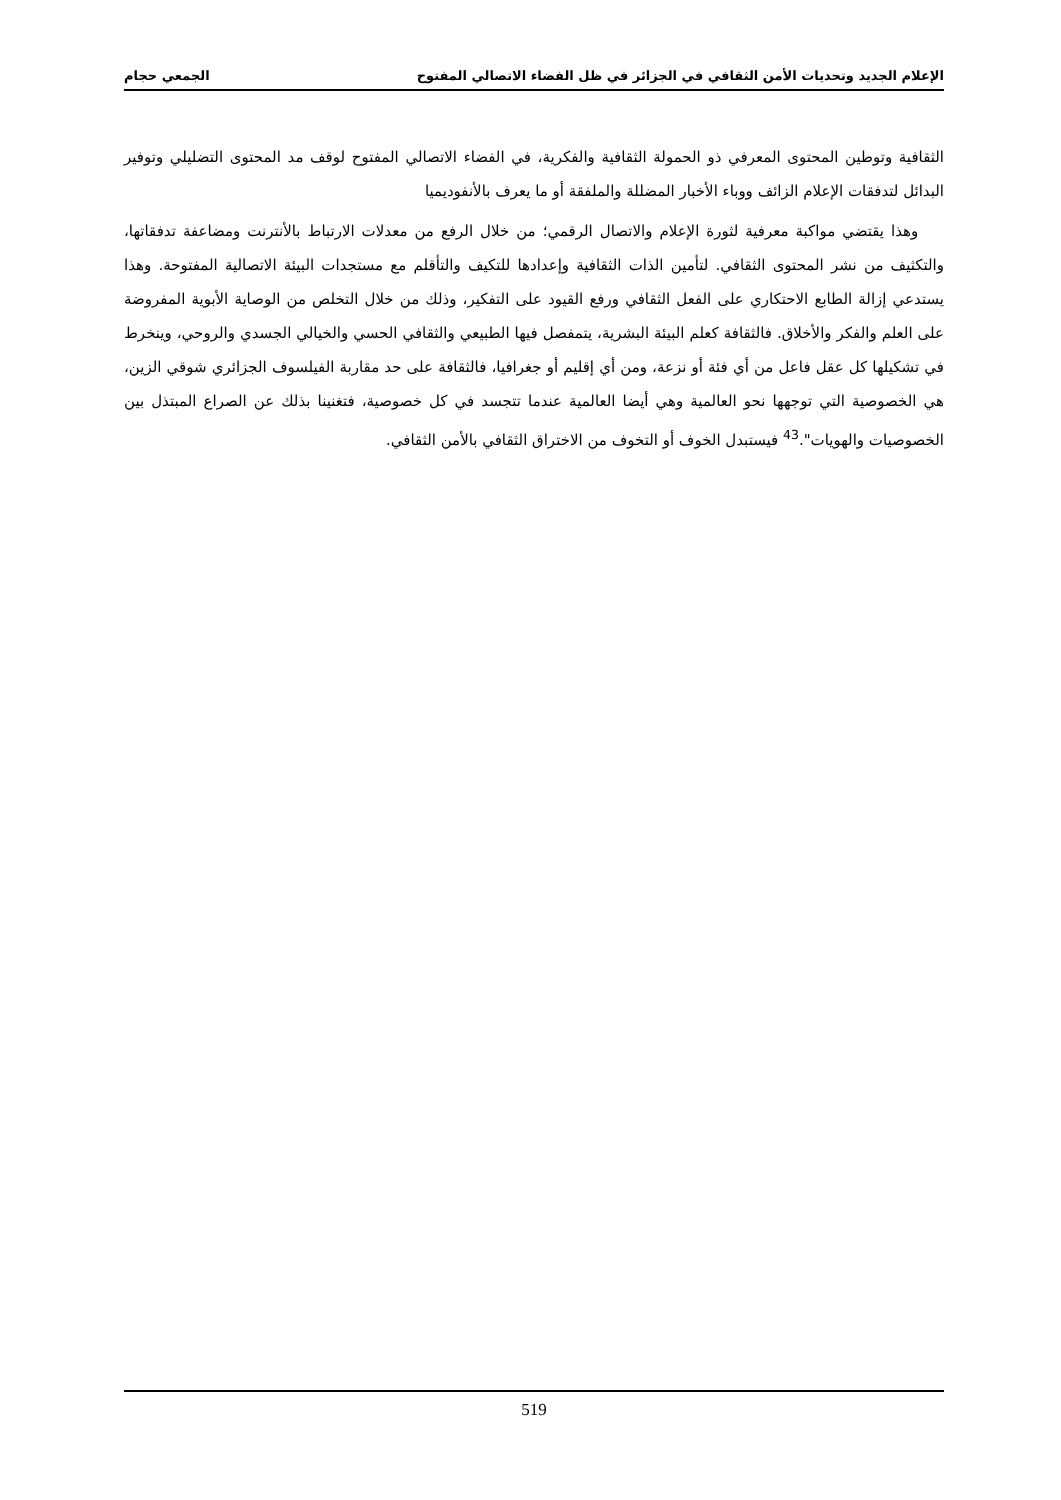الإعلام الجديد وتحديات الأمن الثقافي في الجزائر في ظل الفضاء الاتصالي المفتوح الجمعي حجام
الثقافية وتوطين المحتوى المعرفي ذو الحمولة الثقافية والفكرية، في الفضاء الاتصالي المفتوح لوقف مد المحتوى التضليلي وتوفير البدائل لتدفقات الإعلام الزائف ووباء الأخبار المضللة والملفقة أو ما يعرف بالأنفوديميا
وهذا يقتضي مواكبة معرفية لثورة الإعلام والاتصال الرقمي؛ من خلال الرفع من معدلات الارتباط بالأنترنت ومضاعفة تدفقاتها، والتكثيف من نشر المحتوى الثقافي. لتأمين الذات الثقافية وإعدادها للتكيف والتأقلم مع مستجدات البيئة الاتصالية المفتوحة. وهذا يستدعي إزالة الطابع الاحتكاري على الفعل الثقافي ورفع القيود على التفكير، وذلك من خلال التخلص من الوصاية الأبوية المفروضة على العلم والفكر والأخلاق. فالثقافة كعلم البيئة البشرية، يتمفصل فيها الطبيعي والثقافي الحسي والخيالي الجسدي والروحي، وينخرط في تشكيلها كل عقل فاعل من أي فئة أو نزعة، ومن أي إقليم أو جغرافيا، فالثقافة على حد مقاربة الفيلسوف الجزائري شوقي الزين، هي الخصوصية التي توجهها نحو العالمية وهي أيضا العالمية عندما تتجسد في كل خصوصية، فتغنينا بذلك عن الصراع المبتذل بين الخصوصيات والهويات".<sup>43</sup> فيستبدل الخوف أو التخوف من الاختراق الثقافي بالأمن الثقافي.
519